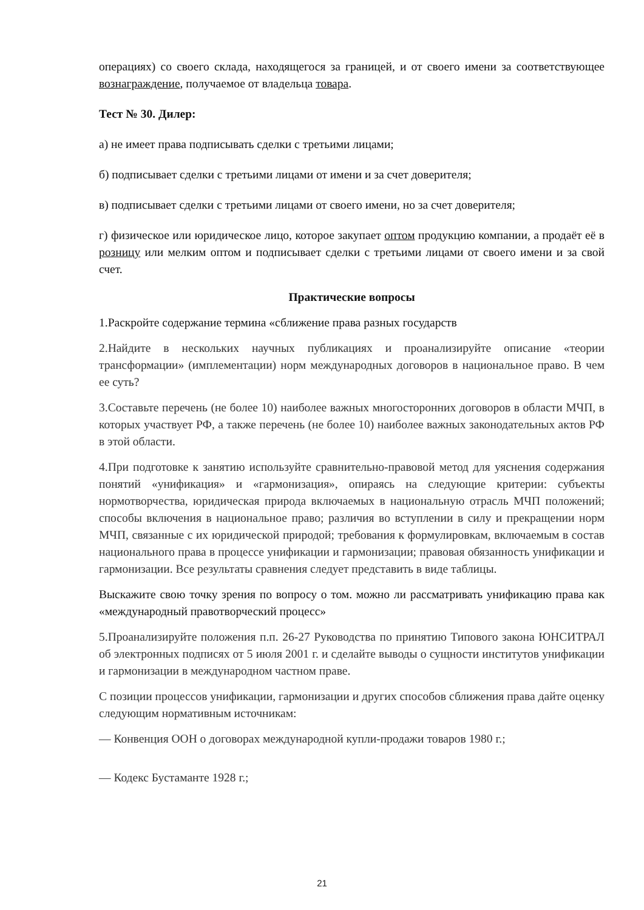операциях) со своего склада, находящегося за границей, и от своего имени за соответствующее вознаграждение, получаемое от владельца товара.
Тест № 30. Дилер:
а) не имеет права подписывать сделки с третьими лицами;
б) подписывает сделки с третьими лицами от имени и за счет доверителя;
в) подписывает сделки с третьими лицами от своего имени, но за счет доверителя;
г) физическое или юридическое лицо, которое закупает оптом продукцию компании, а продаёт её в розницу или мелким оптом и подписывает сделки с третьими лицами от своего имени и за свой счет.
Практические вопросы
1.Раскройте содержание термина «сближение права разных государств
2.Найдите в нескольких научных публикациях и проанализируйте описание «теории трансформации» (имплементации) норм международных договоров в национальное право. В чем ее суть?
3.Составьте перечень (не более 10) наиболее важных многосторонних договоров в области МЧП, в которых участвует РФ, а также перечень (не более 10) наиболее важных законодательных актов РФ в этой области.
4.При подготовке к занятию используйте сравнительно-правовой метод для уяснения содержания понятий «унификация» и «гармонизация», опираясь на следующие критерии: субъекты нормотворчества, юридическая природа включаемых в национальную отрасль МЧП положений; способы включения в национальное право; различия во вступлении в силу и прекращении норм МЧП, связанные с их юридической природой; требования к формулировкам, включаемым в состав национального права в процессе унификации и гармонизации; правовая обязанность унификации и гармонизации. Все результаты сравнения следует представить в виде таблицы.
Выскажите свою точку зрения по вопросу о том. можно ли рассматривать унификацию права как «международный правотворческий процесс»
5.Проанализируйте положения п.п. 26-27 Руководства по принятию Типового закона ЮНСИТРАЛ об электронных подписях от 5 июля 2001 г. и сделайте выводы о сущности институтов унификации и гармонизации в международном частном праве.
С позиции процессов унификации, гармонизации и других способов сближения права дайте оценку следующим нормативным источникам:
— Конвенция ООН о договорах международной купли-продажи товаров 1980 г.;
— Кодекс Бустаманте 1928 г.;
21